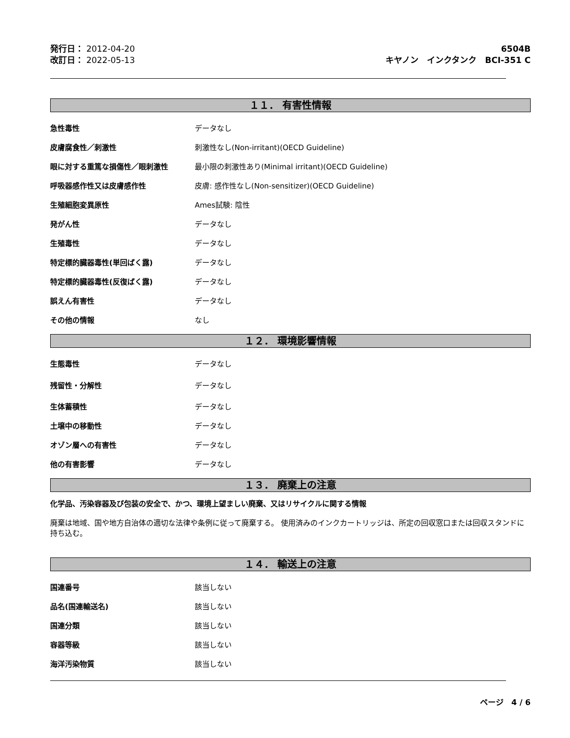発行日： 2012-04-20
改訂日： 2022-05-13
6504B
キヤノン　インクタンク　BCI-351 C
１１． 有害性情報
急性毒性 データなし
皮膚腐食性／刺激性
刺激性なし(Non-irritant)(OECD Guideline)
眼に対する重篤な損傷性／眼刺激性
最小限の刺激性あり(Minimal irritant)(OECD Guideline)
呼吸器感作性又は皮膚感作性
皮膚: 感作性なし(Non-sensitizer)(OECD Guideline)
生殖細胞変異原性 Ames試験: 陰性
発がん性 データなし
生殖毒性 データなし
特定標的臓器毒性(単回ばく露) データなし
特定標的臓器毒性(反復ばく露) データなし
誤えん有害性 データなし
その他の情報 なし
１２． 環境影響情報
生態毒性 データなし
残留性・分解性 データなし
生体蓄積性 データなし
土壌中の移動性 データなし
オゾン層への有害性 データなし
他の有害影響 データなし
１３． 廃棄上の注意
化学品、汚染容器及び包装の安全で、かつ、環境上望ましい廃棄、又はリサイクルに関する情報
廃棄は地域、国や地方自治体の適切な法律や条例に従って廃棄する。 使用済みのインクカートリッジは、所定の回収窓口または回収スタンドに持ち込む。
１４． 輸送上の注意
国連番号 該当しない
品名(国連輸送名) 該当しない
国連分類 該当しない
容器等級 該当しない
海洋汚染物質 該当しない
ページ　4 / 6